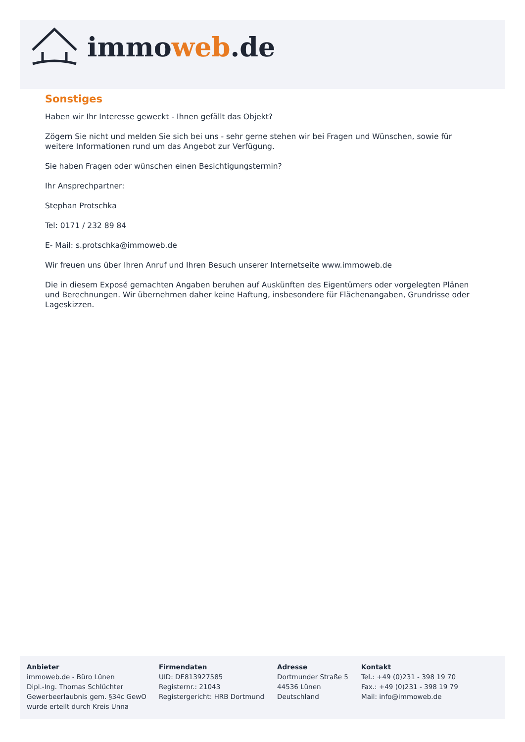immoweb.de
Sonstiges
Haben wir Ihr Interesse geweckt - Ihnen gefällt das Objekt?
Zögern Sie nicht und melden Sie sich bei uns - sehr gerne stehen wir bei Fragen und Wünschen, sowie für weitere Informationen rund um das Angebot zur Verfügung.
Sie haben Fragen oder wünschen einen Besichtigungstermin?
Ihr Ansprechpartner:
Stephan Protschka
Tel: 0171 / 232 89 84
E- Mail: s.protschka@immoweb.de
Wir freuen uns über Ihren Anruf und Ihren Besuch unserer Internetseite www.immoweb.de
Die in diesem Exposé gemachten Angaben beruhen auf Auskünften des Eigentümers oder vorgelegten Plänen und Berechnungen. Wir übernehmen daher keine Haftung, insbesondere für Flächenangaben, Grundrisse oder Lageskizzen.
Anbieter
immoweb.de - Büro Lünen
Dipl.-Ing. Thomas Schlüchter
Gewerbeerlaubnis gem. §34c GewO
wurde erteilt durch Kreis Unna
Firmendaten
UID: DE813927585
Registernr.: 21043
Registergericht: HRB Dortmund
Adresse
Dortmunder Straße 5
44536 Lünen
Deutschland
Kontakt
Tel.: +49 (0)231 - 398 19 70
Fax.: +49 (0)231 - 398 19 79
Mail: info@immoweb.de